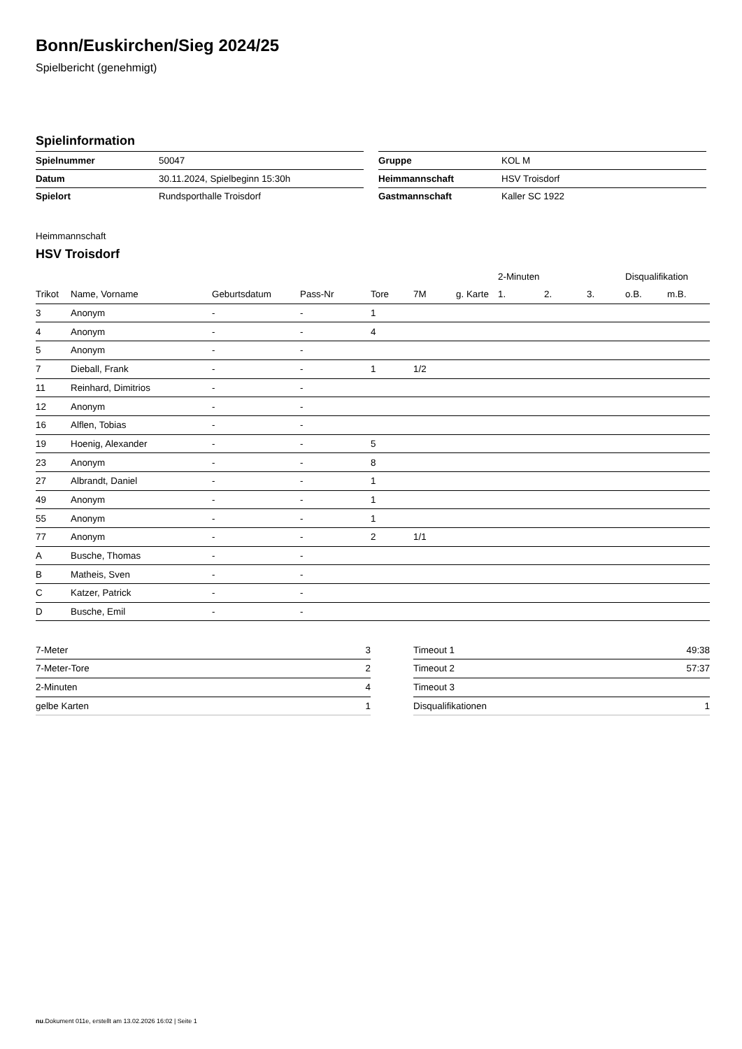Bonn/Euskirchen/Sieg 2024/25
Spielbericht (genehmigt)
Spielinformation
| Spielnummer | 50047 |
| Datum | 30.11.2024, Spielbeginn 15:30h |
| Spielort | Rundsporthalle Troisdorf |
| Gruppe | KOL M |
| Heimmannschaft | HSV Troisdorf |
| Gastmannschaft | Kaller SC 1922 |
Heimmannschaft
HSV Troisdorf
| | | | | | | | 2-Minuten | | | Disqualifikation | |
| --- | --- | --- | --- | --- | --- | --- | --- | --- | --- | --- | --- |
| Trikot | Name, Vorname | Geburtsdatum | Pass-Nr | Tore | 7M | g. Karte | 1. | 2. | 3. | o.B. | m.B. |
| 3 | Anonym | - | - | 1 | | | | | | | |
| 4 | Anonym | - | - | 4 | | | | | | | |
| 5 | Anonym | - | - | | | | | | | | |
| 7 | Dieball, Frank | - | - | 1 | 1/2 | | | | | | |
| 11 | Reinhard, Dimitrios | - | - | | | | | | | | |
| 12 | Anonym | - | - | | | | | | | | |
| 16 | Alflen, Tobias | - | - | | | | | | | | |
| 19 | Hoenig, Alexander | - | - | 5 | | | | | | | |
| 23 | Anonym | - | - | 8 | | | | | | | |
| 27 | Albrandt, Daniel | - | - | 1 | | | | | | | |
| 49 | Anonym | - | - | 1 | | | | | | | |
| 55 | Anonym | - | - | 1 | | | | | | | |
| 77 | Anonym | - | - | 2 | 1/1 | | | | | | |
| A | Busche, Thomas | - | - | | | | | | | | |
| B | Matheis, Sven | - | - | | | | | | | | |
| C | Katzer, Patrick | - | - | | | | | | | | |
| D | Busche, Emil | - | - | | | | | | | | |
| 7-Meter | 3 |
| 7-Meter-Tore | 2 |
| 2-Minuten | 4 |
| gelbe Karten | 1 |
| Timeout 1 | 49:38 |
| Timeout 2 | 57:37 |
| Timeout 3 | |
| Disqualifikationen | 1 |
nu.Dokument 011e, erstellt am 13.02.2026 16:02 | Seite 1